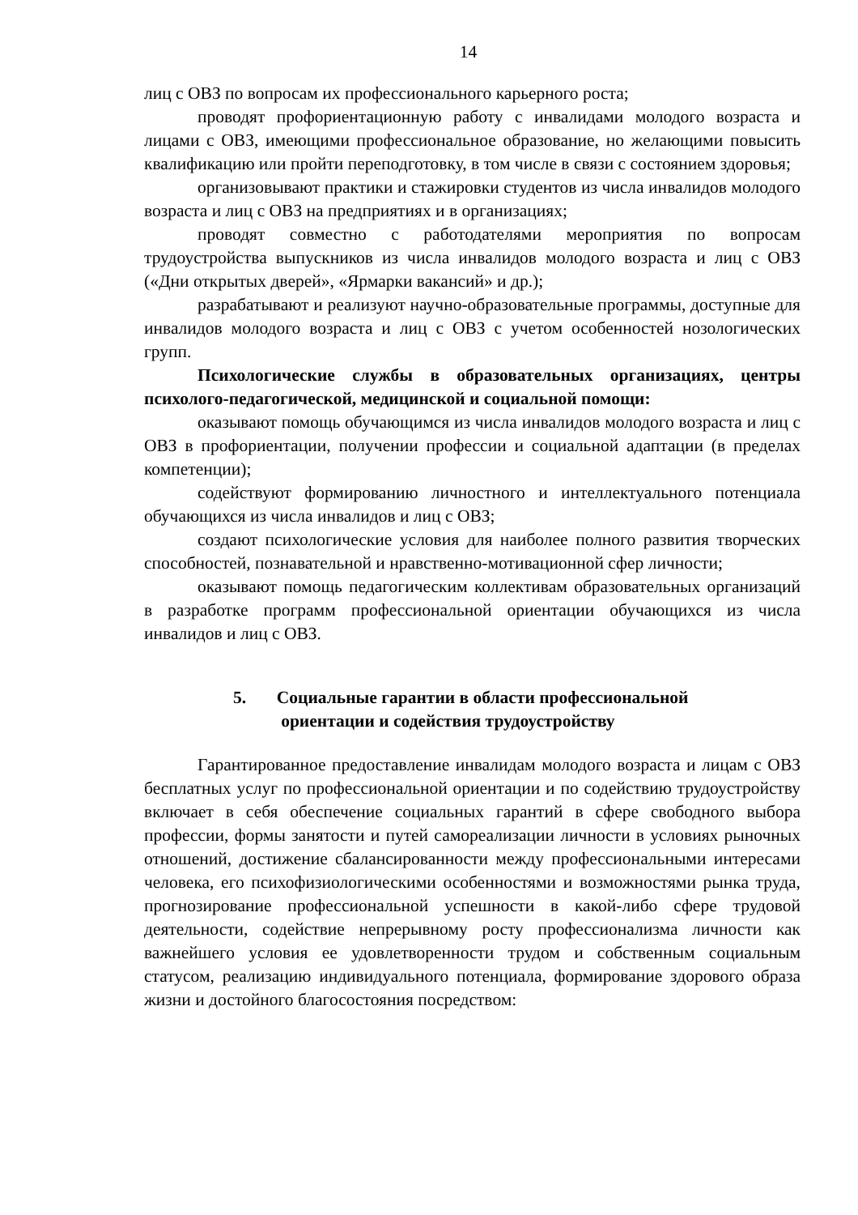14
лиц с ОВЗ по вопросам их профессионального карьерного роста;
проводят профориентационную работу с инвалидами молодого возраста и лицами с ОВЗ, имеющими профессиональное образование, но желающими повысить квалификацию или пройти переподготовку, в том числе в связи с состоянием здоровья;
организовывают практики и стажировки студентов из числа инвалидов молодого возраста и лиц с ОВЗ на предприятиях и в организациях;
проводят совместно с работодателями мероприятия по вопросам трудоустройства выпускников из числа инвалидов молодого возраста и лиц с ОВЗ («Дни открытых дверей», «Ярмарки вакансий» и др.);
разрабатывают и реализуют научно-образовательные программы, доступные для инвалидов молодого возраста и лиц с ОВЗ с учетом особенностей нозологических групп.
Психологические службы в образовательных организациях, центры психолого-педагогической, медицинской и социальной помощи:
оказывают помощь обучающимся из числа инвалидов молодого возраста и лиц с ОВЗ в профориентации, получении профессии и социальной адаптации (в пределах компетенции);
содействуют формированию личностного и интеллектуального потенциала обучающихся из числа инвалидов и лиц с ОВЗ;
создают психологические условия для наиболее полного развития творческих способностей, познавательной и нравственно-мотивационной сфер личности;
оказывают помощь педагогическим коллективам образовательных организаций в разработке программ профессиональной ориентации обучающихся из числа инвалидов и лиц с ОВЗ.
5. Социальные гарантии в области профессиональной
ориентации и содействия трудоустройству
Гарантированное предоставление инвалидам молодого возраста и лицам с ОВЗ бесплатных услуг по профессиональной ориентации и по содействию трудоустройству включает в себя обеспечение социальных гарантий в сфере свободного выбора профессии, формы занятости и путей самореализации личности в условиях рыночных отношений, достижение сбалансированности между профессиональными интересами человека, его психофизиологическими особенностями и возможностями рынка труда, прогнозирование профессиональной успешности в какой-либо сфере трудовой деятельности, содействие непрерывному росту профессионализма личности как важнейшего условия ее удовлетворенности трудом и собственным социальным статусом, реализацию индивидуального потенциала, формирование здорового образа жизни и достойного благосостояния посредством: